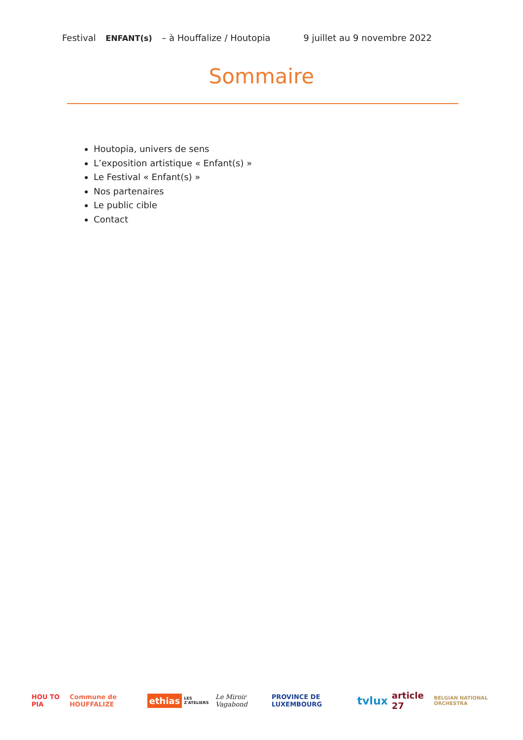Festival ENFANT(s) – à Houffalize / Houtopia
9 juillet au 9 novembre 2022
Sommaire
Houtopia, univers de sens
L’exposition artistique « Enfant(s) »
Le Festival « Enfant(s) »
Nos partenaires
Le public cible
Contact
HOU TO PIA Commune de HOUFFALIZE ethias LES Z'ATELIERS Le Miroir Vagabond PROVINCE DE LUXEMBOURG tvlux article 27 BELGIAN NATIONAL ORCHESTRA